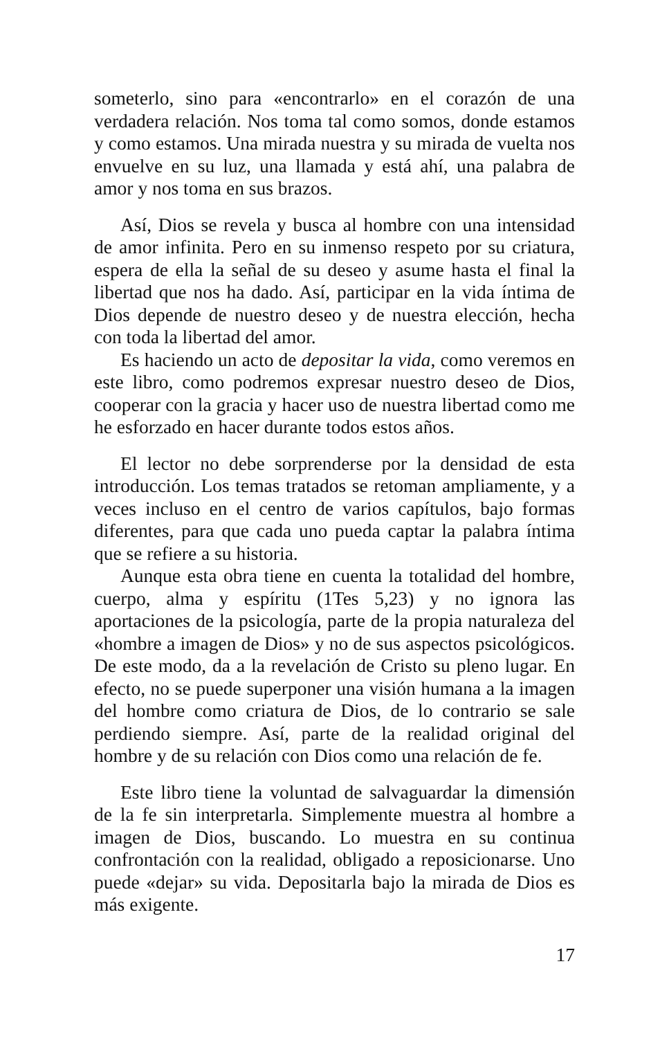someterlo, sino para «encontrarlo» en el corazón de una verdadera relación. Nos toma tal como somos, donde estamos y como estamos. Una mirada nuestra y su mirada de vuelta nos envuelve en su luz, una llamada y está ahí, una palabra de amor y nos toma en sus brazos.
Así, Dios se revela y busca al hombre con una intensidad de amor infinita. Pero en su inmenso respeto por su criatura, espera de ella la señal de su deseo y asume hasta el final la libertad que nos ha dado. Así, participar en la vida íntima de Dios depende de nuestro deseo y de nuestra elección, hecha con toda la libertad del amor.
Es haciendo un acto de depositar la vida, como veremos en este libro, como podremos expresar nuestro deseo de Dios, cooperar con la gracia y hacer uso de nuestra libertad como me he esforzado en hacer durante todos estos años.
El lector no debe sorprenderse por la densidad de esta introducción. Los temas tratados se retoman ampliamente, y a veces incluso en el centro de varios capítulos, bajo formas diferentes, para que cada uno pueda captar la palabra íntima que se refiere a su historia.
Aunque esta obra tiene en cuenta la totalidad del hombre, cuerpo, alma y espíritu (1Tes 5,23) y no ignora las aportaciones de la psicología, parte de la propia naturaleza del «hombre a imagen de Dios» y no de sus aspectos psicológicos. De este modo, da a la revelación de Cristo su pleno lugar. En efecto, no se puede superponer una visión humana a la imagen del hombre como criatura de Dios, de lo contrario se sale perdiendo siempre. Así, parte de la realidad original del hombre y de su relación con Dios como una relación de fe.
Este libro tiene la voluntad de salvaguardar la dimensión de la fe sin interpretarla. Simplemente muestra al hombre a imagen de Dios, buscando. Lo muestra en su continua confrontación con la realidad, obligado a reposicionarse. Uno puede «dejar» su vida. Depositarla bajo la mirada de Dios es más exigente.
17